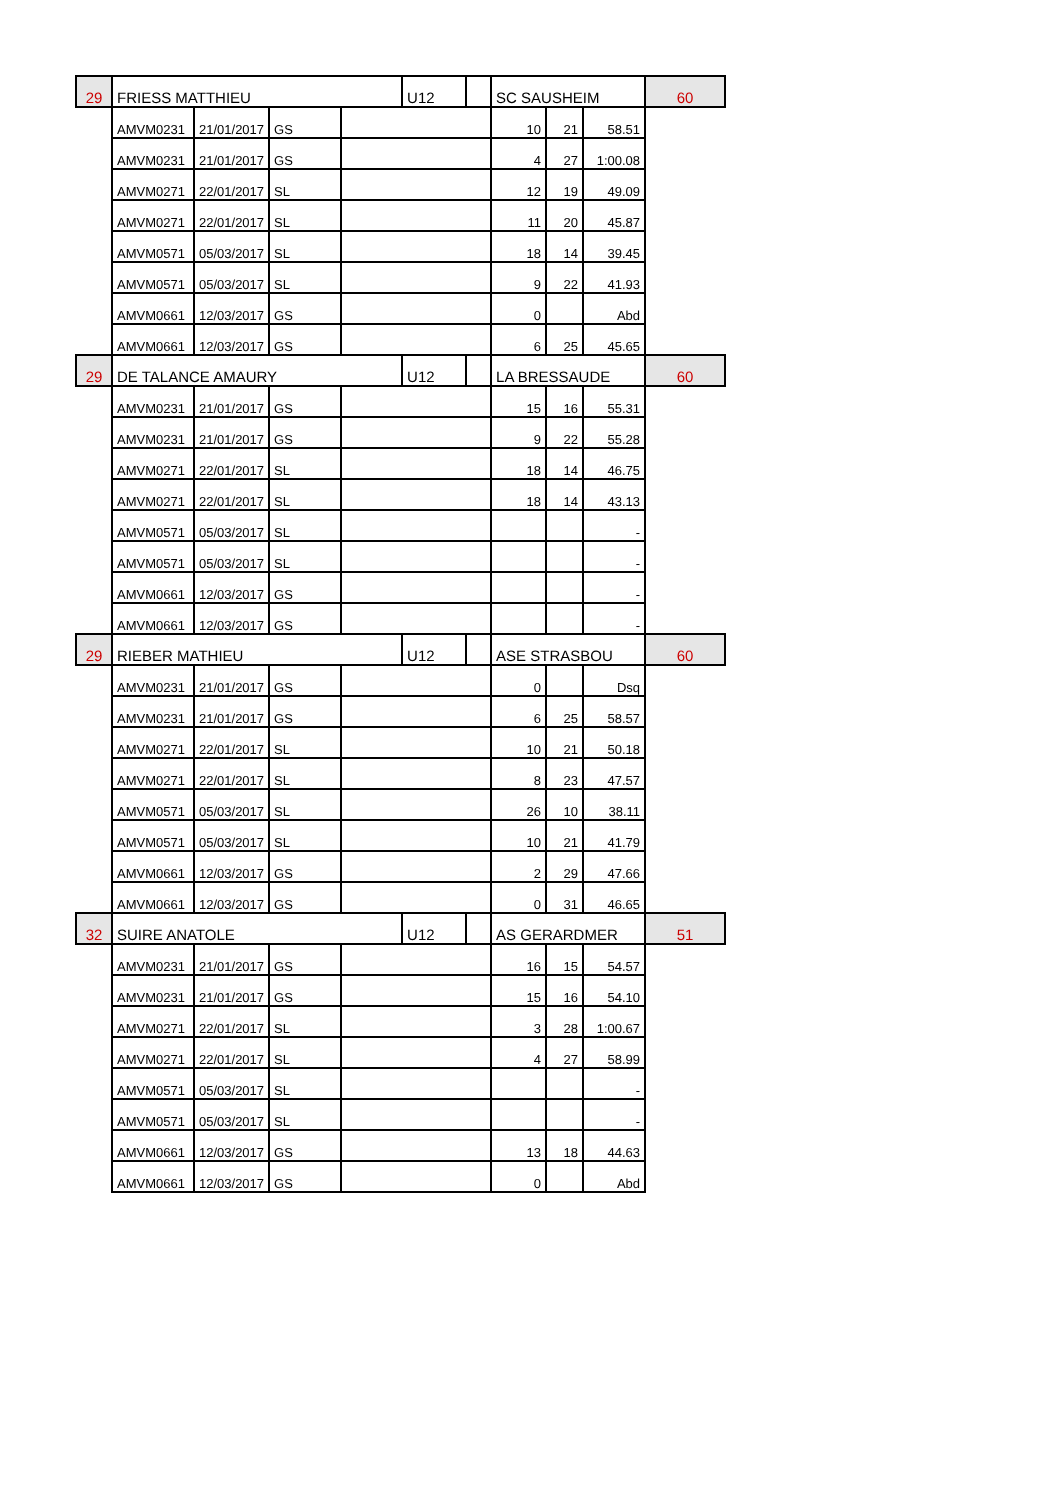| 29 | FRIESS MATTHIEU | | | | U12 | | SC SAUSHEIM | | | 60 |
| | AMVM0231 | 21/01/2017 | GS | | | | 10 | 21 | 58.51 | |
| | AMVM0231 | 21/01/2017 | GS | | | | 4 | 27 | 1:00.08 | |
| | AMVM0271 | 22/01/2017 | SL | | | | 12 | 19 | 49.09 | |
| | AMVM0271 | 22/01/2017 | SL | | | | 11 | 20 | 45.87 | |
| | AMVM0571 | 05/03/2017 | SL | | | | 18 | 14 | 39.45 | |
| | AMVM0571 | 05/03/2017 | SL | | | | 9 | 22 | 41.93 | |
| | AMVM0661 | 12/03/2017 | GS | | | | 0 | | Abd | |
| | AMVM0661 | 12/03/2017 | GS | | | | 6 | 25 | 45.65 | |
| 29 | DE TALANCE AMAURY | | | | U12 | | LA BRESSAUDE | | | 60 |
| | AMVM0231 | 21/01/2017 | GS | | | | 15 | 16 | 55.31 | |
| | AMVM0231 | 21/01/2017 | GS | | | | 9 | 22 | 55.28 | |
| | AMVM0271 | 22/01/2017 | SL | | | | 18 | 14 | 46.75 | |
| | AMVM0271 | 22/01/2017 | SL | | | | 18 | 14 | 43.13 | |
| | AMVM0571 | 05/03/2017 | SL | | | | | | - | |
| | AMVM0571 | 05/03/2017 | SL | | | | | | - | |
| | AMVM0661 | 12/03/2017 | GS | | | | | | - | |
| | AMVM0661 | 12/03/2017 | GS | | | | | | - | |
| 29 | RIEBER MATHIEU | | | | U12 | | ASE STRASBOU | | | 60 |
| | AMVM0231 | 21/01/2017 | GS | | | | 0 | | Dsq | |
| | AMVM0231 | 21/01/2017 | GS | | | | 6 | 25 | 58.57 | |
| | AMVM0271 | 22/01/2017 | SL | | | | 10 | 21 | 50.18 | |
| | AMVM0271 | 22/01/2017 | SL | | | | 8 | 23 | 47.57 | |
| | AMVM0571 | 05/03/2017 | SL | | | | 26 | 10 | 38.11 | |
| | AMVM0571 | 05/03/2017 | SL | | | | 10 | 21 | 41.79 | |
| | AMVM0661 | 12/03/2017 | GS | | | | 2 | 29 | 47.66 | |
| | AMVM0661 | 12/03/2017 | GS | | | | 0 | 31 | 46.65 | |
| 32 | SUIRE ANATOLE | | | | U12 | | AS GERARDMER | | | 51 |
| | AMVM0231 | 21/01/2017 | GS | | | | 16 | 15 | 54.57 | |
| | AMVM0231 | 21/01/2017 | GS | | | | 15 | 16 | 54.10 | |
| | AMVM0271 | 22/01/2017 | SL | | | | 3 | 28 | 1:00.67 | |
| | AMVM0271 | 22/01/2017 | SL | | | | 4 | 27 | 58.99 | |
| | AMVM0571 | 05/03/2017 | SL | | | | | | - | |
| | AMVM0571 | 05/03/2017 | SL | | | | | | - | |
| | AMVM0661 | 12/03/2017 | GS | | | | 13 | 18 | 44.63 | |
| | AMVM0661 | 12/03/2017 | GS | | | | 0 | | Abd | |